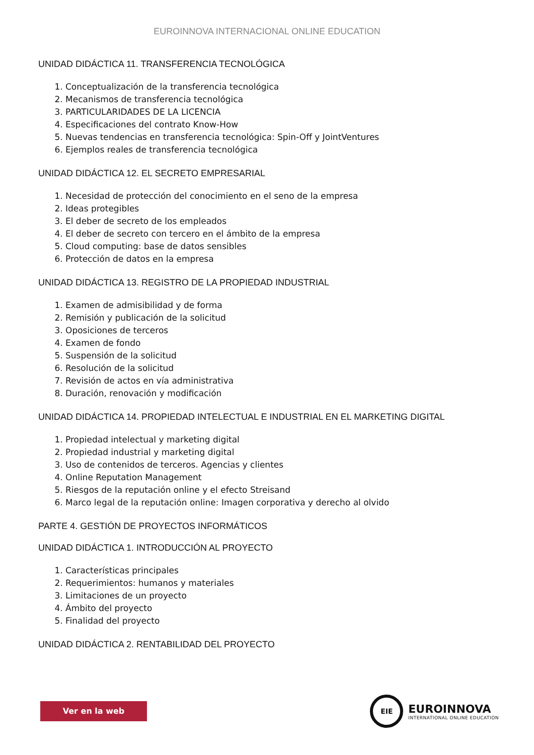EUROINNOVA INTERNACIONAL ONLINE EDUCATION
UNIDAD DIDÁCTICA 11. TRANSFERENCIA TECNOLÓGICA
1. Conceptualización de la transferencia tecnológica
2. Mecanismos de transferencia tecnológica
3. PARTICULARIDADES DE LA LICENCIA
4. Especificaciones del contrato Know-How
5. Nuevas tendencias en transferencia tecnológica: Spin-Off y JointVentures
6. Ejemplos reales de transferencia tecnológica
UNIDAD DIDÁCTICA 12. EL SECRETO EMPRESARIAL
1. Necesidad de protección del conocimiento en el seno de la empresa
2. Ideas protegibles
3. El deber de secreto de los empleados
4. El deber de secreto con tercero en el ámbito de la empresa
5. Cloud computing: base de datos sensibles
6. Protección de datos en la empresa
UNIDAD DIDÁCTICA 13. REGISTRO DE LA PROPIEDAD INDUSTRIAL
1. Examen de admisibilidad y de forma
2. Remisión y publicación de la solicitud
3. Oposiciones de terceros
4. Examen de fondo
5. Suspensión de la solicitud
6. Resolución de la solicitud
7. Revisión de actos en vía administrativa
8. Duración, renovación y modificación
UNIDAD DIDÁCTICA 14. PROPIEDAD INTELECTUAL E INDUSTRIAL EN EL MARKETING DIGITAL
1. Propiedad intelectual y marketing digital
2. Propiedad industrial y marketing digital
3. Uso de contenidos de terceros. Agencias y clientes
4. Online Reputation Management
5. Riesgos de la reputación online y el efecto Streisand
6. Marco legal de la reputación online: Imagen corporativa y derecho al olvido
PARTE 4. GESTIÓN DE PROYECTOS INFORMÁTICOS
UNIDAD DIDÁCTICA 1. INTRODUCCIÓN AL PROYECTO
1. Características principales
2. Requerimientos: humanos y materiales
3. Limitaciones de un proyecto
4. Ámbito del proyecto
5. Finalidad del proyecto
UNIDAD DIDÁCTICA 2. RENTABILIDAD DEL PROYECTO
Ver en la web
EIE
EUROINNOVA
INTERNATIONAL ONLINE EDUCATION